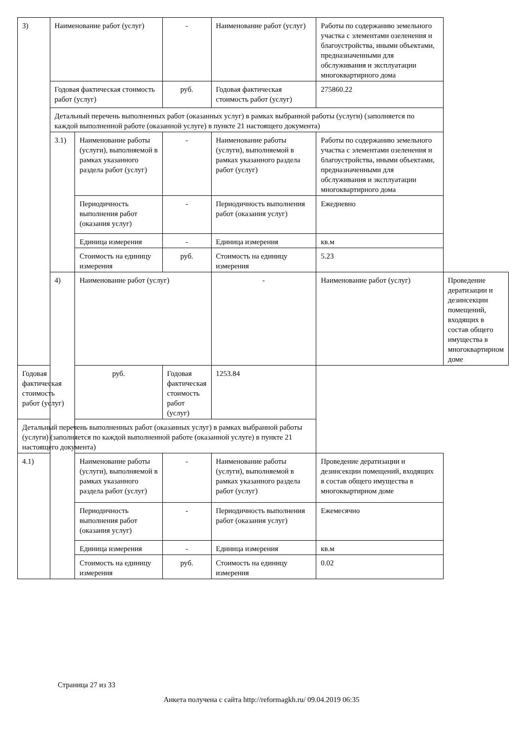| 3) | Наименование работ (услуг) | | - | Наименование работ (услуг) | Работы по содержанию земельного участка с элементами озеленения и благоустройства, иными объектами, предназначенными для обслуживания и эксплуатации многоквартирного дома | |
| | Годовая фактическая стоимость работ (услуг) | | руб. | Годовая фактическая стоимость работ (услуг) | 275860.22 | |
| | Детальный перечень выполненных работ (оказанных услуг) в рамках выбранной работы (услуги) (заполняется по каждой выполненной работе (оказанной услуге) в пункте 21 настоящего документа) | | | | | |
| | 3.1) | Наименование работы (услуги), выполняемой в рамках указанного раздела работ (услуг) | - | Наименование работы (услуги), выполняемой в рамках указанного раздела работ (услуг) | Работы по содержанию земельного участка с элементами озеленения и благоустройства, иными объектами, предназначенными для обслуживания и эксплуатации многоквартирного дома | |
| | | Периодичность выполнения работ (оказания услуг) | - | Периодичность выполнения работ (оказания услуг) | Ежедневно | |
| | | Единица измерения | - | Единица измерения | кв.м | |
| | | Стоимость на единицу измерения | руб. | Стоимость на единицу измерения | 5.23 | |
| | 4) | Наименование работ (услуг) | | - | Наименование работ (услуг) | Проведение дератизации и дезинсекции помещений, входящих в состав общего имущества в многоквартирном доме |
| Годовая фактическая стоимость работ (услуг) | | руб. | Годовая фактическая стоимость работ (услуг) | 1253.84 | | |
| Детальный перечень выполненных работ (оказанных услуг) в рамках выбранной работы (услуги) (заполняется по каждой выполненной работе (оказанной услуге) в пункте 21 настоящего документа) | | | | | | |
| 4.1) | | Наименование работы (услуги), выполняемой в рамках указанного раздела работ (услуг) | - | Наименование работы (услуги), выполняемой в рамках указанного раздела работ (услуг) | Проведение дератизации и дезинсекции помещений, входящих в состав общего имущества в многоквартирном доме | |
| | | Периодичность выполнения работ (оказания услуг) | - | Периодичность выполнения работ (оказания услуг) | Ежемесячно | |
| | | Единица измерения | - | Единица измерения | кв.м | |
| | | Стоимость на единицу измерения | руб. | Стоимость на единицу измерения | 0.02 | |
Страница 27 из 33
Анкета получена с сайта http://reformagkh.ru/ 09.04.2019 06:35